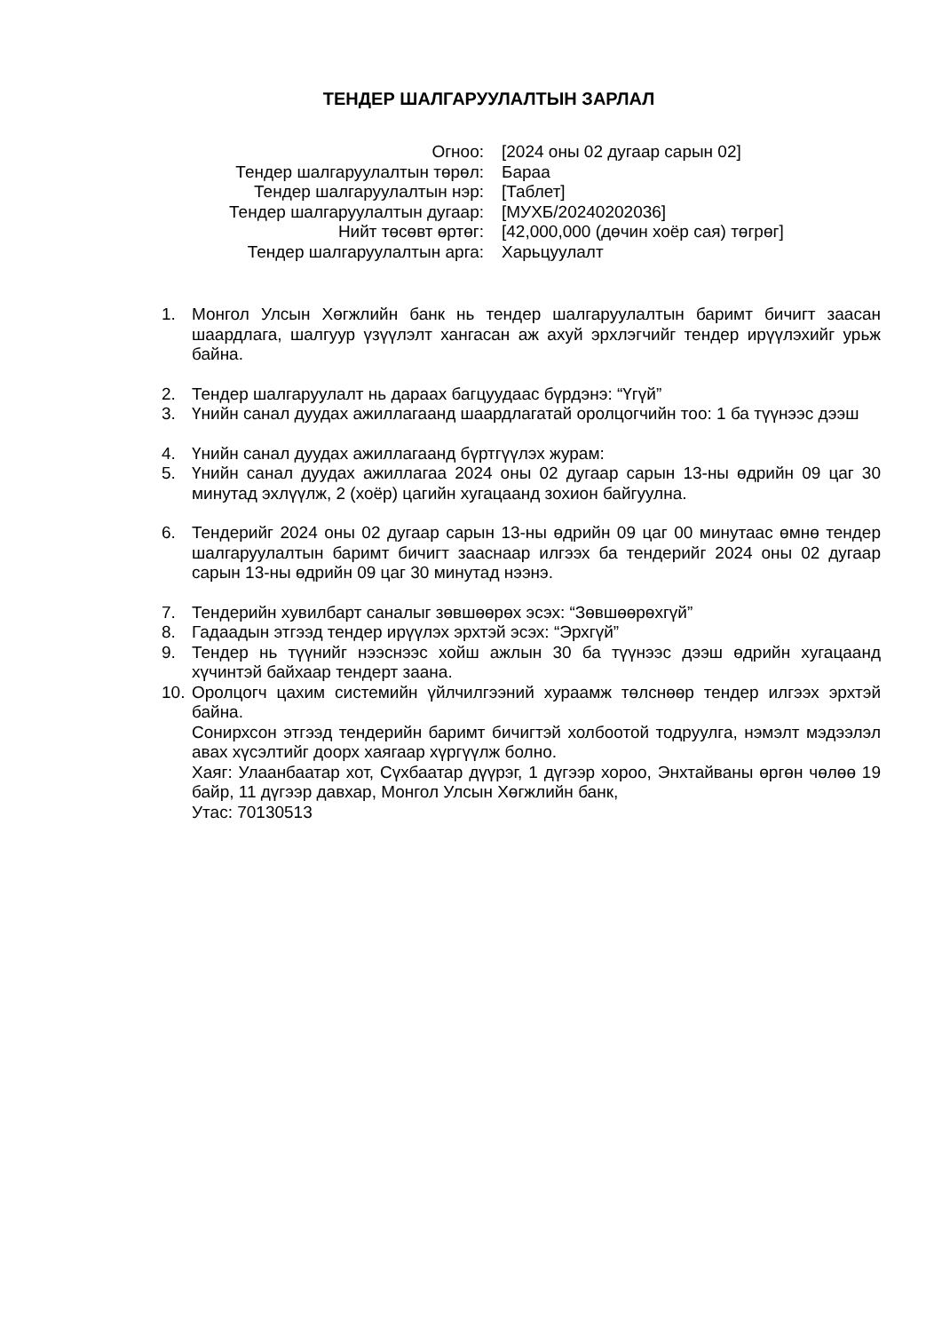ТЕНДЕР ШАЛГАРУУЛАЛТЫН ЗАРЛАЛ
| Огноо: | [2024 оны 02 дугаар сарын 02] |
| Тендер шалгаруулалтын төрөл: | Бараа |
| Тендер шалгаруулалтын нэр: | [Таблет] |
| Тендер шалгаруулалтын дугаар: | [МУХБ/20240202036] |
| Нийт төсөвт өртөг: | [42,000,000 (дөчин хоёр сая) төгрөг] |
| Тендер шалгаруулалтын арга: | Харьцуулалт |
1. Монгол Улсын Хөгжлийн банк нь тендер шалгаруулалтын баримт бичигт заасан шаардлага, шалгуур үзүүлэлт хангасан аж ахуй эрхлэгчийг тендер ирүүлэхийг урьж байна.
2. Тендер шалгаруулалт нь дараах багцуудаас бүрдэнэ: “Үгүй”
3. Үнийн санал дуудах ажиллагаанд шаардлагатай оролцогчийн тоо: 1 ба түүнээс дээш
4. Үнийн санал дуудах ажиллагаанд бүртгүүлэх журам:
5. Үнийн санал дуудах ажиллагаа 2024 оны 02 дугаар сарын 13-ны өдрийн 09 цаг 30 минутад эхлүүлж, 2 (хоёр) цагийн хугацаанд зохион байгуулна.
6. Тендерийг 2024 оны 02 дугаар сарын 13-ны өдрийн 09 цаг 00 минутаас өмнө тендер шалгаруулалтын баримт бичигт зааснаар илгээх ба тендерийг 2024 оны 02 дугаар сарын 13-ны өдрийн 09 цаг 30 минутад нээнэ.
7. Тендерийн хувилбарт саналыг зөвшөөрөх эсэх: “Зөвшөөрөхгүй”
8. Гадаадын этгээд тендер ирүүлэх эрхтэй эсэх: “Эрхгүй”
9. Тендер нь түүнийг нээснээс хойш ажлын 30 ба түүнээс дээш өдрийн хугацаанд хүчинтэй байхаар тендерт заана.
10. Оролцогч цахим системийн үйлчилгээний хураамж төлснөөр тендер илгээх эрхтэй байна.
Сонирхсон этгээд тендерийн баримт бичигтэй холбоотой тодруулга, нэмэлт мэдээлэл авах хүсэлтийг доорх хаягаар хүргүүлж болно.
Хаяг: Улаанбаатар хот, Сүхбаатар дүүрэг, 1 дүгээр хороо, Энхтайваны өргөн чөлөө 19 байр, 11 дүгээр давхар, Монгол Улсын Хөгжлийн банк,
Утас: 70130513